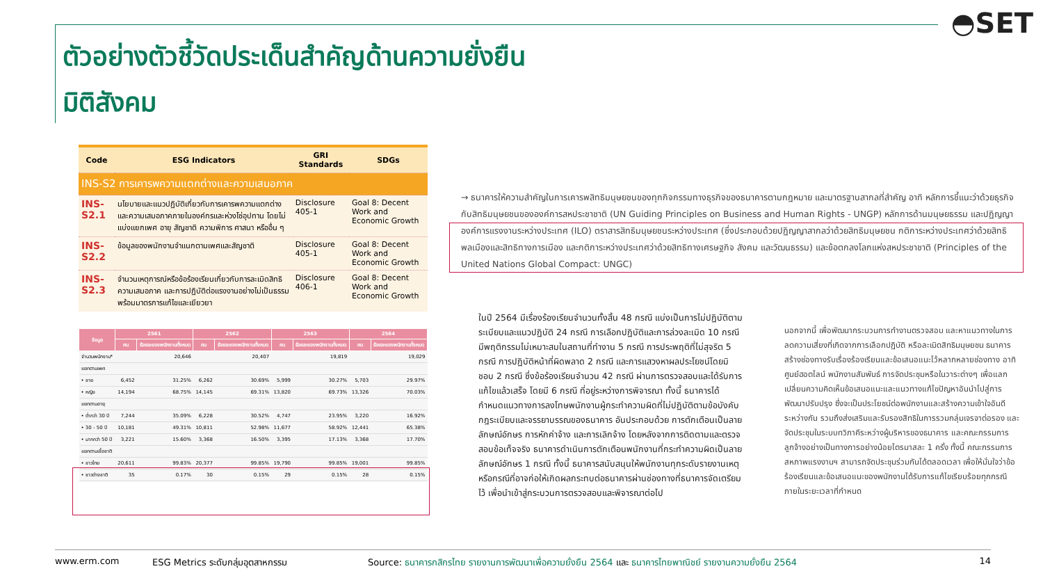◓SET
ตัวอย่างตัวชี้วัดประเด็นสำคัญด้านความยั่งยืน
มิติสังคม
| Code | ESG Indicators | GRI Standards | SDGs |
| --- | --- | --- | --- |
| INS-S2 การเคารพความแตกต่างและความเสมอภาค | | | |
| INS-S2.1 | นโยบายและแนวปฏิบัติเกี่ยวกับการเคารพความแตกต่างและความเสมอภาคภายในองค์กรและห่วงโซ่อุปทาน โดยไม่แบ่งแยกเพศ อายุ สัญชาติ ความพิการ ศาสนา หรืออื่น ๆ | Disclosure 405-1 | Goal 8: Decent Work and Economic Growth |
| INS-S2.2 | ข้อมูลของพนักงานจำแนกตามเพศและสัญชาติ | Disclosure 405-1 | Goal 8: Decent Work and Economic Growth |
| INS-S2.3 | จำนวนเหตุการณ์หรือข้อร้องเรียนเกี่ยวกับการละเมิดสิทธิ ความเสมอภาค และการปฏิบัติต่อแรงงานอย่างไม่เป็นธรรม พร้อมมาตรการแก้ไขและเยียวยา | Disclosure 406-1 | Goal 8: Decent Work and Economic Growth |
| ข้อมูล | 2561 | | 2562 | | 2563 | | 2564 | |
| --- | --- | --- | --- | --- | --- | --- | --- | --- |
| | คน | ร้อยละของพนักงานทั้งหมด | คน | ร้อยละของพนักงานทั้งหมด | คน | ร้อยละของพนักงานทั้งหมด | คน | ร้อยละของพนักงานทั้งหมด |
| จำนวนพนักงาน* | 20,646 | | 20,407 | | 19,819 | | 19,029 | |
| แยกตามเพศ | | | | | | | | |
| • ชาย | 6,452 | 31.25% | 6,262 | 30.69% | 5,999 | 30.27% | 5,703 | 29.97% |
| • หญิง | 14,194 | 68.75% | 14,145 | 69.31% | 13,820 | 69.73% | 13,326 | 70.03% |
| แยกตามอายุ | | | | | | | | |
| • ต่ำกว่า 30 ปี | 7,244 | 35.09% | 6,228 | 30.52% | 4,747 | 23.95% | 3,220 | 16.92% |
| • 30 - 50 ปี | 10,181 | 49.31% | 10,811 | 52.98% | 11,677 | 58.92% | 12,441 | 65.38% |
| • มากกว่า 50 ปี | 3,221 | 15.60% | 3,368 | 16.50% | 3,395 | 17.13% | 3,368 | 17.70% |
| แยกตามเชื้อชาติ | | | | | | | | |
| • ชาวไทย | 20,611 | 99.83% | 20,377 | 99.85% | 19,790 | 99.85% | 19,001 | 99.85% |
| • ชาวต่างชาติ | 35 | 0.17% | 30 | 0.15% | 29 | 0.15% | 28 | 0.15% |
→ ธนาคารให้ความสำคัญในการเคารพสิทธิมนุษยชนของทุกกิจกรรมทางธุรกิจของธนาคารตามกฎหมาย และมาตรฐานสากลที่สำคัญ อาทิ หลักการชี้แนะว่าด้วยธุรกิจกับสิทธิมนุษยชนขององค์การสหประชาชาติ (UN Guiding Principles on Business and Human Rights - UNGP) หลักการด้านมนุษยธรรม และปฏิญญาองค์การแรงงานระหว่างประเทศ (ILO) ตราสารสิทธิมนุษยชนระหว่างประเทศ (ซึ่งประกอบด้วยปฏิญญาสากลว่าด้วยสิทธิมนุษยชน กติการะหว่างประเทศว่าด้วยสิทธิพลเมืองและสิทธิทางการเมือง และกติการะหว่างประเทศว่าด้วยสิทธิทางเศรษฐกิจ สังคม และวัฒนธรรม) และข้อตกลงโลกแห่งสหประชาชาติ (Principles of the United Nations Global Compact: UNGC)
ในปี 2564 มีเรื่องร้องเรียนจำนวนทั้งสิ้น 48 กรณี แบ่งเป็นการไม่ปฏิบัติตามระเบียบและแนวปฏิบัติ 24 กรณี การเลือกปฏิบัติและการล่วงละเมิด 10 กรณี มีพฤติกรรมไม่เหมาะสมในสถานที่ทำงาน 5 กรณี การประพฤติที่ไม่สุจริต 5 กรณี การปฏิบัติหน้าที่ผิดพลาด 2 กรณี และการแสวงหาผลประโยชน์โดยมิชอบ 2 กรณี ซึ่งข้อร้องเรียนจำนวน 42 กรณี ผ่านการตรวจสอบและได้รับการแก้ไขแล้วเสร็จ โดยมี 6 กรณี ที่อยู่ระหว่างการพิจารณา ทั้งนี้ ธนาคารได้กำหนดแนวทางการลงโทษพนักงานผู้กระทำความผิดที่ไม่ปฏิบัติตามข้อบังคับ กฎระเบียบและจรรยาบรรณของธนาคาร อันประกอบด้วย การตักเตือนเป็นลายลักษณ์อักษร การหักค่าจ้าง และการเลิกจ้าง โดยหลังจากการติดตามและตรวจสอบข้อเท็จจริง ธนาคารดำเนินการตักเตือนพนักงานที่กระทำความผิดเป็นลายลักษณ์อักษร 1 กรณี ทั้งนี้ ธนาคารสนับสนุนให้พนักงานทุกระดับรายงานเหตุหรือกรณีที่อาจก่อให้เกิดผลกระทบต่อธนาคารผ่านช่องทางที่ธนาคารจัดเตรียมไว้ เพื่อนำเข้าสู่กระบวนการตรวจสอบและพิจารณาต่อไป
นอกจากนี้ เพื่อพัฒนากระบวนการทำงานตรวจสอบ และหาแนวทางในการลดความเสี่ยงที่เกิดจากการเลือกปฏิบัติ หรือละเมิดสิทธิมนุษยชน ธนาคารสร้างช่องทางรับเรื่องร้องเรียนและข้อเสนอแนะไว้หลากหลายช่องทาง อาทิ ศูนย์ฮอตไลน์ พนักงานสัมพันธ์ การจัดประชุมหรือในวาระต่างๆ เพื่อแลกเปลี่ยนความคิดเห็นข้อเสนอแนะและแนวทางแก้ไขปัญหาอันนำไปสู่การพัฒนาปรับปรุง ซึ่งจะเป็นประโยชน์ต่อพนักงานและสร้างความเข้าใจอันดีระหว่างกัน รวมถึงส่งเสริมและรับรองสิทธิในการรวมกลุ่มเจรจาต่อรอง และจัดประชุมในระบบทวิภาคีระหว่างผู้บริหารของธนาคาร และคณะกรรมการลูกจ้างอย่างเป็นทางการอย่างน้อยไตรมาสละ 1 ครั้ง ทั้งนี้ คณะกรรมการสหภาพแรงงานฯ สามารถจัดประชุมร่วมกันได้ตลอดเวลา เพื่อให้มั่นใจว่าข้อร้องเรียนและข้อเสนอแนะของพนักงานได้รับการแก้ไขเรียบร้อยทุกกรณีภายในระยะเวลาที่กำหนด
www.erm.com ESG Metrics ระดับกลุ่มอุตสาหกรรม Source: ธนาคารกสิกรไทย รายงานการพัฒนาเพื่อความยั่งยืน 2564 และ ธนาคารไทยพาณิชย์ รายงานความยั่งยืน 2564 14